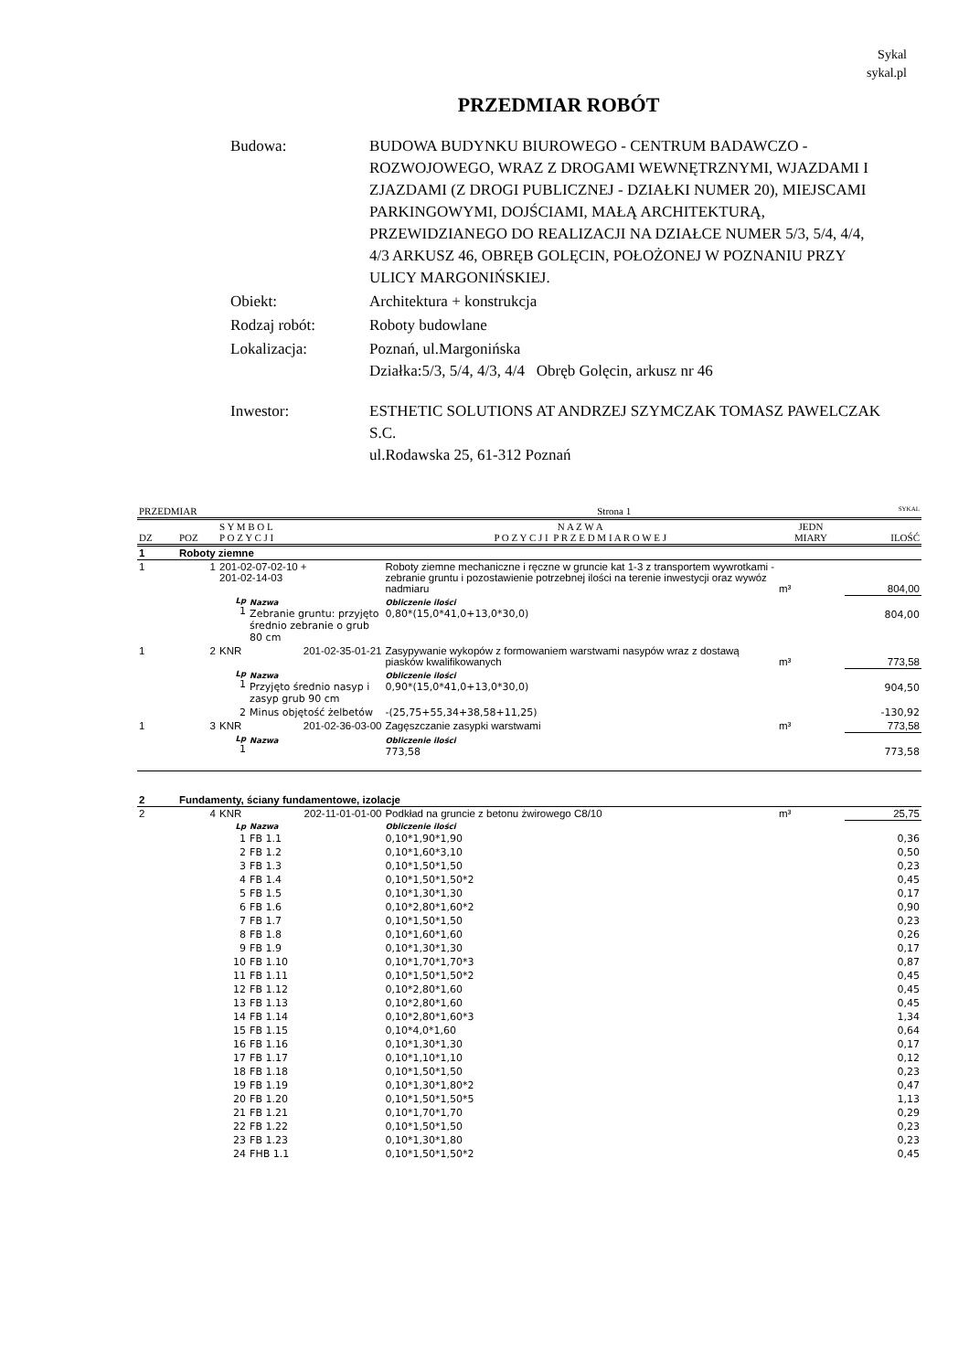Sykal
sykal.pl
PRZEDMIAR ROBÓT
| Budowa: | BUDOWA BUDYNKU BIUROWEGO - CENTRUM BADAWCZO - ROZWOJOWEGO, WRAZ Z DROGAMI WEWNĘTRZNYMI, WJAZDAMI I ZJAZDAMI (Z DROGI PUBLICZNEJ - DZIAŁKI NUMER 20), MIEJSCAMI PARKINGOWYMI, DOJŚCIAMI, MAŁĄ ARCHITEKTURĄ, PRZEWIDZIANEGO DO REALIZACJI NA DZIAŁCE NUMER 5/3, 5/4, 4/4, 4/3 ARKUSZ 46, OBRĘB GOLĘCIN, POŁOŻONEJ W POZNANIU PRZY ULICY MARGONIŃSKIEJ. |
| Obiekt: | Architektura + konstrukcja |
| Rodzaj robót: | Roboty budowlane |
| Lokalizacja: | Poznań, ul.Margonińska Działka:5/3, 5/4, 4/3, 4/4 Obręb Golęcin, arkusz nr 46 |
| Inwestor: | ESTHETIC SOLUTIONS AT ANDRZEJ SZYMCZAK TOMASZ PAWELCZAK S.C. ul.Rodawska 25, 61-312 Poznań |
| PRZEDMIAR | | | | Strona 1 | | | SYKAL |
| DZ | POZ | S Y M B O L P O Z Y C J I | | N A Z W A P O Z Y C J I P R Z E D M I A R O W E J | | JEDN MIARY | ILOŚĆ |
| 1 | Roboty ziemne | | | | | | |
| 1 | 1 | 201-02-07-02-10 + 201-02-14-03 | | Roboty ziemne mechaniczne i ręczne w gruncie kat 1-3 z transportem wywrotkami - zebranie gruntu i pozostawienie potrzebnej ilości na terenie inwestycji oraz wywóz nadmiaru | | m³ | 804,00 |
| | | Lp 1 | Nazwa Zebranie gruntu: przyjęto średnio zebranie o grub 80 cm | | Obliczenie ilości 0,80*(15,0*41,0+13,0*30,0) | | 804,00 |
| 1 | 2 | KNR | 201-02-35-01-21 | Zasypywanie wykopów z formowaniem warstwami nasypów wraz z dostawą piasków kwalifikowanych | | m³ | 773,58 |
| | | Lp 1 | Nazwa Przyjęto średnio nasyp i zasyp grub 90 cm | | Obliczenie ilości 0,90*(15,0*41,0+13,0*30,0) | | 904,50 |
| | | 2 | Minus objętość żelbetów | | -(25,75+55,34+38,58+11,25) | | -130,92 |
| 1 | 3 | KNR | 201-02-36-03-00 | Zagęszczanie zasypki warstwami | | m³ | 773,58 |
| | | Lp 1 | Nazwa | | Obliczenie ilości 773,58 | | 773,58 |
| 2 | Fundamenty, ściany fundamentowe, izolacje | | | | | | |
| 2 | 4 | KNR | 202-11-01-01-00 | Podkład na gruncie z betonu żwirowego C8/10 | | m³ | 25,75 |
| | | Lp | Nazwa | | Obliczenie ilości | | |
| | | 1 | FB 1.1 | | 0,10*1,90*1,90 | | 0,36 |
| | | 2 | FB 1.2 | | 0,10*1,60*3,10 | | 0,50 |
| | | 3 | FB 1.3 | | 0,10*1,50*1,50 | | 0,23 |
| | | 4 | FB 1.4 | | 0,10*1,50*1,50*2 | | 0,45 |
| | | 5 | FB 1.5 | | 0,10*1,30*1,30 | | 0,17 |
| | | 6 | FB 1.6 | | 0,10*2,80*1,60*2 | | 0,90 |
| | | 7 | FB 1.7 | | 0,10*1,50*1,50 | | 0,23 |
| | | 8 | FB 1.8 | | 0,10*1,60*1,60 | | 0,26 |
| | | 9 | FB 1.9 | | 0,10*1,30*1,30 | | 0,17 |
| | | 10 | FB 1.10 | | 0,10*1,70*1,70*3 | | 0,87 |
| | | 11 | FB 1.11 | | 0,10*1,50*1,50*2 | | 0,45 |
| | | 12 | FB 1.12 | | 0,10*2,80*1,60 | | 0,45 |
| | | 13 | FB 1.13 | | 0,10*2,80*1,60 | | 0,45 |
| | | 14 | FB 1.14 | | 0,10*2,80*1,60*3 | | 1,34 |
| | | 15 | FB 1.15 | | 0,10*4,0*1,60 | | 0,64 |
| | | 16 | FB 1.16 | | 0,10*1,30*1,30 | | 0,17 |
| | | 17 | FB 1.17 | | 0,10*1,10*1,10 | | 0,12 |
| | | 18 | FB 1.18 | | 0,10*1,50*1,50 | | 0,23 |
| | | 19 | FB 1.19 | | 0,10*1,30*1,80*2 | | 0,47 |
| | | 20 | FB 1.20 | | 0,10*1,50*1,50*5 | | 1,13 |
| | | 21 | FB 1.21 | | 0,10*1,70*1,70 | | 0,29 |
| | | 22 | FB 1.22 | | 0,10*1,50*1,50 | | 0,23 |
| | | 23 | FB 1.23 | | 0,10*1,30*1,80 | | 0,23 |
| | | 24 | FHB 1.1 | | 0,10*1,50*1,50*2 | | 0,45 |